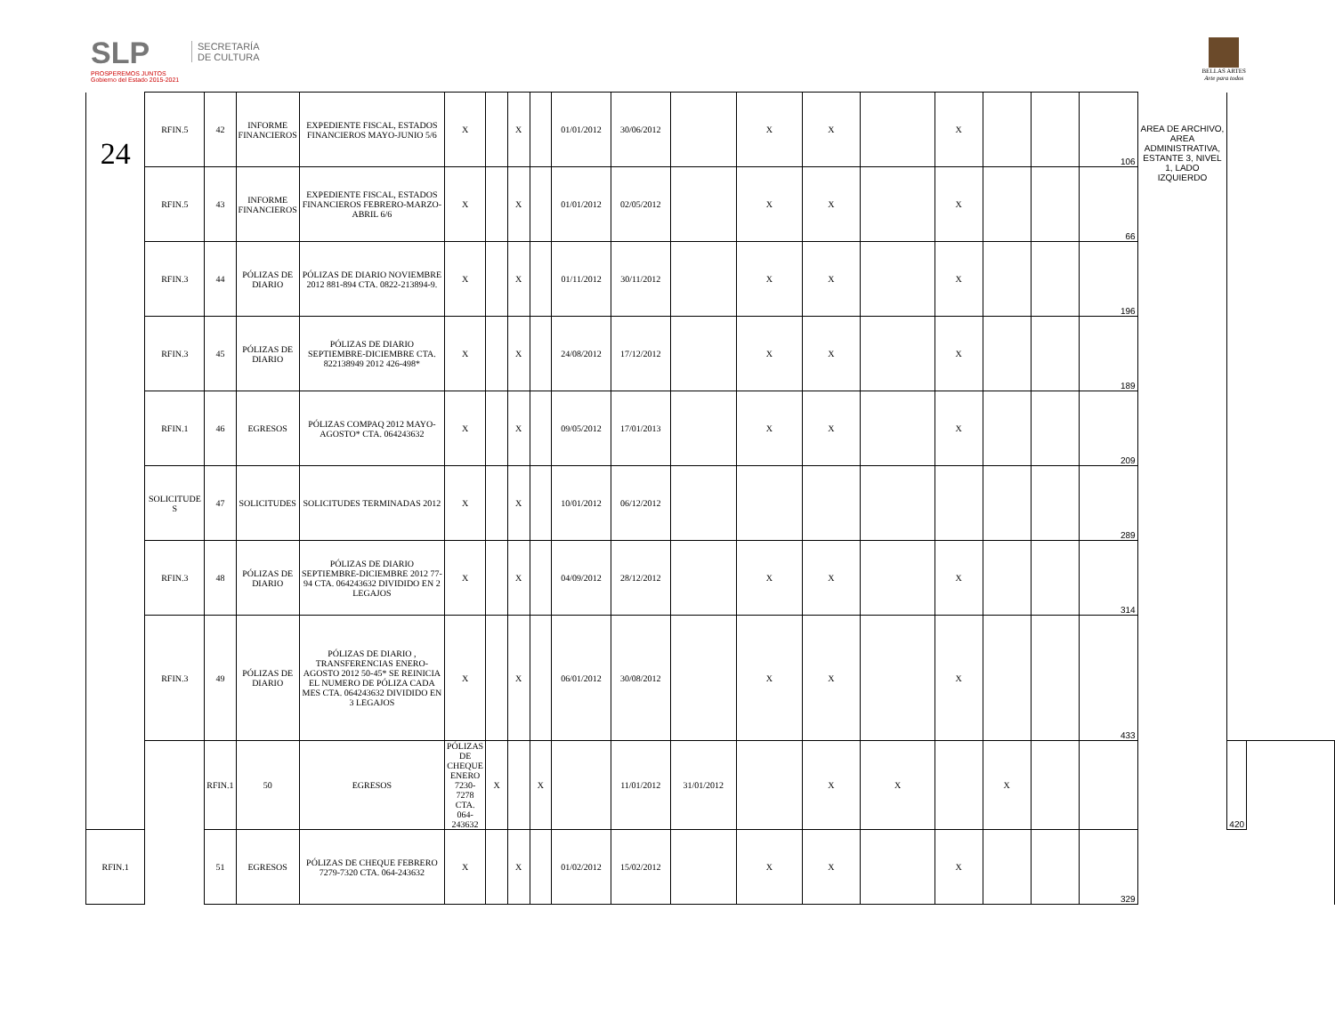SLP
PROSPEREMOS JUNTOS
Gobierno del Estado 2015-2021
SECRETARÍA
DE CULTURA
BELLAS ARTES
Arte para todos
| 24 | RFIN.5 | 42 | INFORME FINANCIEROS | EXPEDIENTE FISCAL, ESTADOS FINANCIEROS MAYO-JUNIO 5/6 | X | | X | | 01/01/2012 | 30/06/2012 | | X | X | | X | | | 106 | AREA DE ARCHIVO, AREA ADMINISTRATIVA, ESTANTE 3, NIVEL 1, LADO IZQUIERDO | | |
| | RFIN.5 | 43 | INFORME FINANCIEROS | EXPEDIENTE FISCAL, ESTADOS FINANCIEROS FEBRERO-MARZO-ABRIL 6/6 | X | | X | | 01/01/2012 | 02/05/2012 | | X | X | | X | | | 66 | | | |
| | RFIN.3 | 44 | PÓLIZAS DE DIARIO | PÓLIZAS DE DIARIO NOVIEMBRE 2012 881-894 CTA. 0822-213894-9. | X | | X | | 01/11/2012 | 30/11/2012 | | X | X | | X | | | 196 | | | |
| | RFIN.3 | 45 | PÓLIZAS DE DIARIO | PÓLIZAS DE DIARIO SEPTIEMBRE-DICIEMBRE CTA. 822138949 2012 426-498* | X | | X | | 24/08/2012 | 17/12/2012 | | X | X | | X | | | 189 | | | |
| | RFIN.1 | 46 | EGRESOS | PÓLIZAS COMPAQ 2012 MAYO-AGOSTO* CTA. 064243632 | X | | X | | 09/05/2012 | 17/01/2013 | | X | X | | X | | | 209 | | | |
| | SOLICITUDE S | 47 | SOLICITUDES | SOLICITUDES TERMINADAS 2012 | X | | X | | 10/01/2012 | 06/12/2012 | | | | | | | | 289 | | | |
| | RFIN.3 | 48 | PÓLIZAS DE DIARIO | PÓLIZAS DE DIARIO SEPTIEMBRE-DICIEMBRE 2012 77-94 CTA. 064243632 DIVIDIDO EN 2 LEGAJOS | X | | X | | 04/09/2012 | 28/12/2012 | | X | X | | X | | | 314 | | | |
| | RFIN.3 | 49 | PÓLIZAS DE DIARIO | PÓLIZAS DE DIARIO , TRANSFERENCIAS ENERO-AGOSTO 2012 50-45* SE REINICIA EL NUMERO DE PÓLIZA CADA MES CTA. 064243632 DIVIDIDO EN 3 LEGAJOS | X | | X | | 06/01/2012 | 30/08/2012 | | X | X | | X | | | 433 | | | |
| | | RFIN.1 | 50 | EGRESOS | PÓLIZAS DE CHEQUE ENERO 7230-7278 CTA. 064-243632 | X | | X | | 11/01/2012 | 31/01/2012 | | X | X | | X | | | | 420 | |
| RFIN.1 | | 51 | EGRESOS | PÓLIZAS DE CHEQUE FEBRERO 7279-7320 CTA. 064-243632 | X | | X | | 01/02/2012 | 15/02/2012 | | X | X | | X | | | 329 | | | |